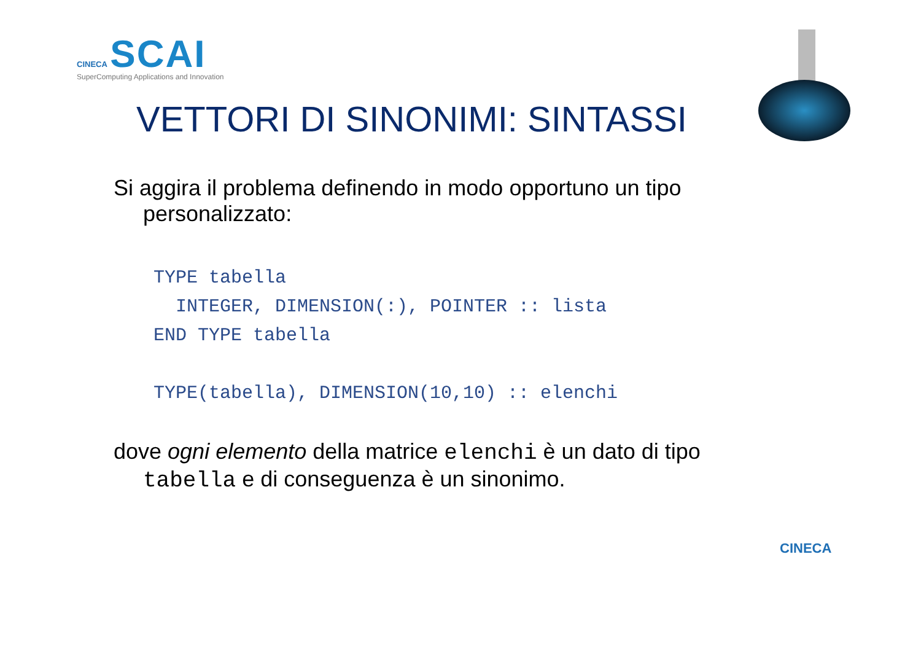CINECA SCAI
SuperComputing Applications and Innovation
VETTORI DI SINONIMI: SINTASSI
Si aggira il problema definendo in modo opportuno un tipo personalizzato:
TYPE tabella
  INTEGER, DIMENSION(:), POINTER :: lista
END TYPE tabella

TYPE(tabella), DIMENSION(10,10) :: elenchi
dove ogni elemento della matrice elenchi è un dato di tipo tabella e di conseguenza è un sinonimo.
CINECA